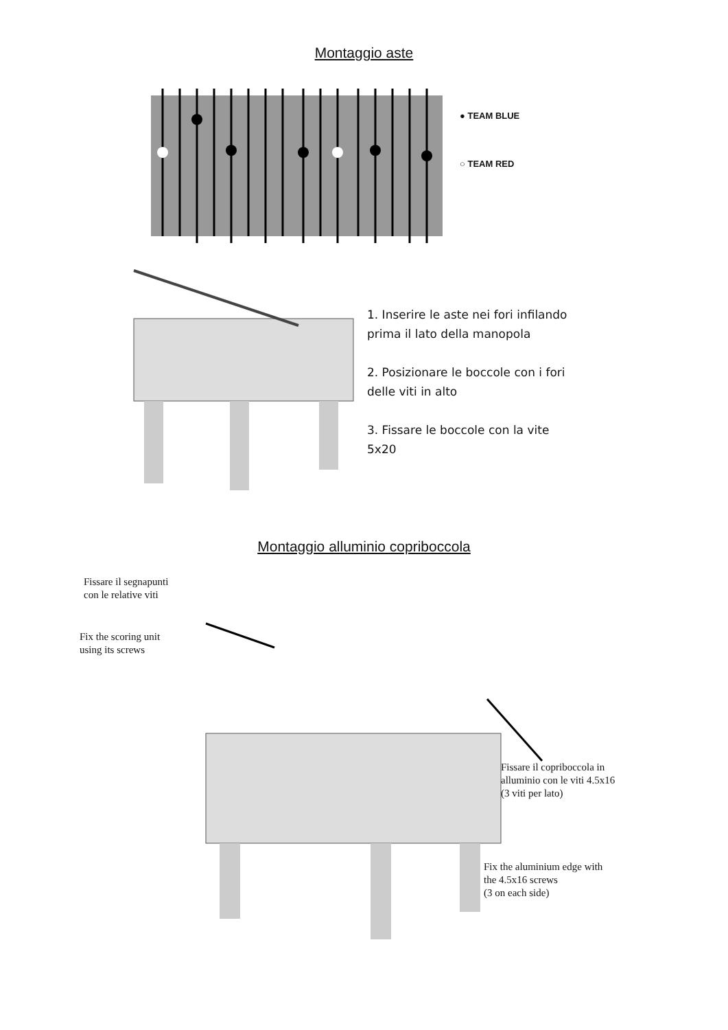Montaggio aste
● TEAM BLUE
○ TEAM RED
1. Inserire le aste nei fori infilando
prima il lato della manopola
2. Posizionare le boccole con i fori
delle viti in alto
3. Fissare le boccole con la vite
5x20
Montaggio alluminio copriboccola
Fissare il segnapunti
con le relative viti
Fix the scoring unit
using its screws
Fissare il copriboccola in
alluminio con le viti 4.5x16
(3 viti per lato)
Fix the aluminium edge with
the 4.5x16 screws
(3 on each side)